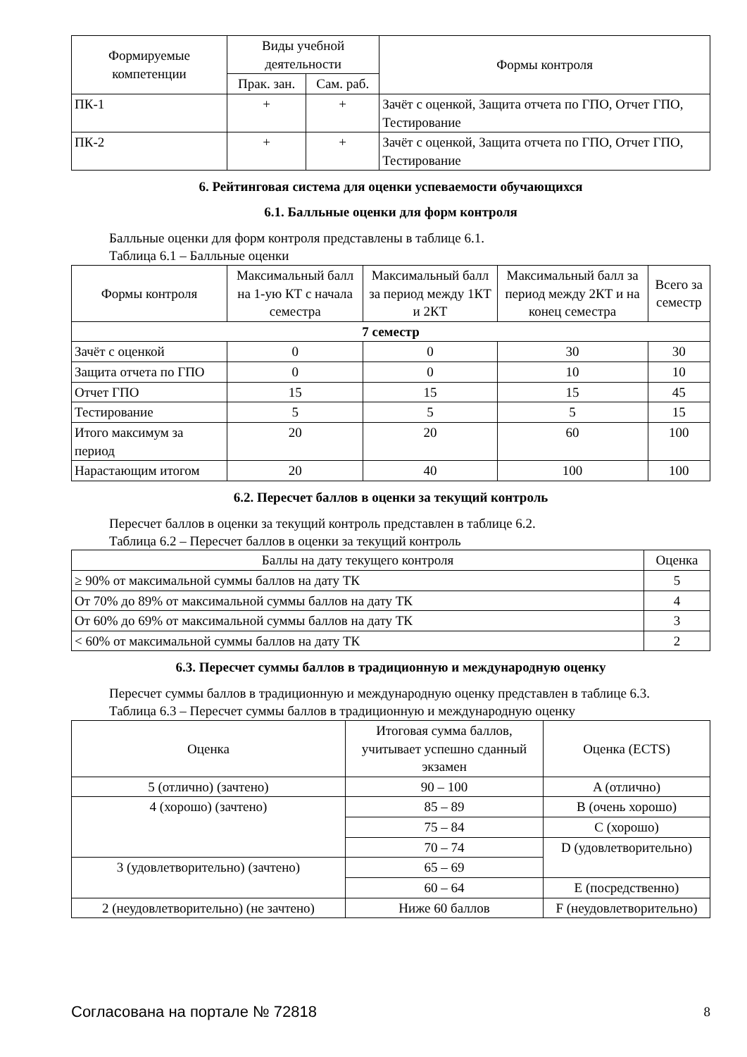| Формируемые компетенции | Виды учебной деятельности | | Формы контроля |
| --- | --- | --- | --- |
| | Прак. зан. | Сам. раб. | |
| ПК-1 | + | + | Зачёт с оценкой, Защита отчета по ГПО, Отчет ГПО, Тестирование |
| ПК-2 | + | + | Зачёт с оценкой, Защита отчета по ГПО, Отчет ГПО, Тестирование |
6. Рейтинговая система для оценки успеваемости обучающихся
6.1. Балльные оценки для форм контроля
Балльные оценки для форм контроля представлены в таблице 6.1.
Таблица 6.1 – Балльные оценки
| Формы контроля | Максимальный балл на 1-ую КТ с начала семестра | Максимальный балл за период между 1КТ и 2КТ | Максимальный балл за период между 2КТ и на конец семестра | Всего за семестр |
| --- | --- | --- | --- | --- |
| 7 семестр | | | | |
| Зачёт с оценкой | 0 | 0 | 30 | 30 |
| Защита отчета по ГПО | 0 | 0 | 10 | 10 |
| Отчет ГПО | 15 | 15 | 15 | 45 |
| Тестирование | 5 | 5 | 5 | 15 |
| Итого максимум за период | 20 | 20 | 60 | 100 |
| Нарастающим итогом | 20 | 40 | 100 | 100 |
6.2. Пересчет баллов в оценки за текущий контроль
Пересчет баллов в оценки за текущий контроль представлен в таблице 6.2.
Таблица 6.2 – Пересчет баллов в оценки за текущий контроль
| Баллы на дату текущего контроля | Оценка |
| --- | --- |
| ≥ 90% от максимальной суммы баллов на дату ТК | 5 |
| От 70% до 89% от максимальной суммы баллов на дату ТК | 4 |
| От 60% до 69% от максимальной суммы баллов на дату ТК | 3 |
| < 60% от максимальной суммы баллов на дату ТК | 2 |
6.3. Пересчет суммы баллов в традиционную и международную оценку
Пересчет суммы баллов в традиционную и международную оценку представлен в таблице 6.3.
Таблица 6.3 – Пересчет суммы баллов в традиционную и международную оценку
| Оценка | Итоговая сумма баллов, учитывает успешно сданный экзамен | Оценка (ECTS) |
| --- | --- | --- |
| 5 (отлично) (зачтено) | 90 – 100 | A (отлично) |
| 4 (хорошо) (зачтено) | 85 – 89 | B (очень хорошо) |
| | 75 – 84 | C (хорошо) |
| | 70 – 74 | D (удовлетворительно) |
| 3 (удовлетворительно) (зачтено) | 65 – 69 | |
| | 60 – 64 | E (посредственно) |
| 2 (неудовлетворительно) (не зачтено) | Ниже 60 баллов | F (неудовлетворительно) |
Согласована на портале № 72818 8